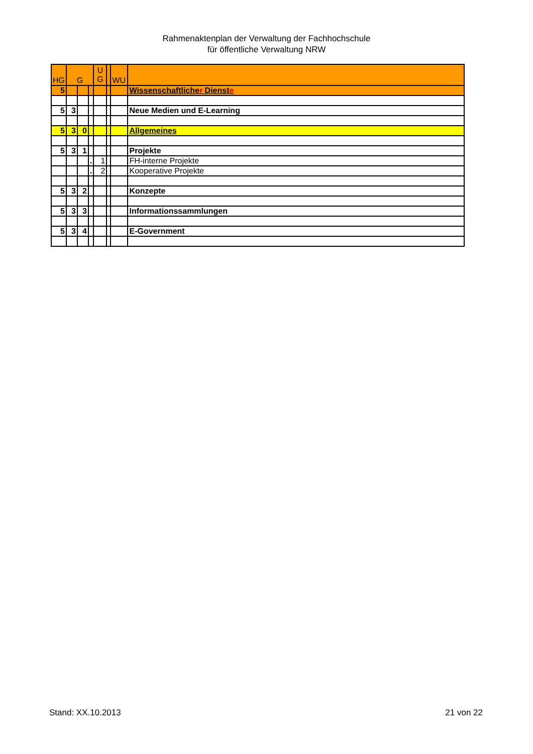Rahmenaktenplan der Verwaltung der Fachhochschule
für öffentliche Verwaltung NRW
| HG | G | | | U G | | WU | |
| 5 | | | | | | | Wissenschaftliche r Dienst e |
| 5 | 3 | | | | | | Neue Medien und E-Learning |
| 5 | 3 | 0 | | | | | Allgemeines |
| 5 | 3 | 1 | | | | | Projekte |
| | | | . | 1 | | | FH-interne Projekte |
| | | | . | 2 | | | Kooperative Projekte |
| 5 | 3 | 2 | | | | | Konzepte |
| 5 | 3 | 3 | | | | | Informationssammlungen |
| 5 | 3 | 4 | | | | | E-Government |
Stand: XX.10.2013 21 von 22